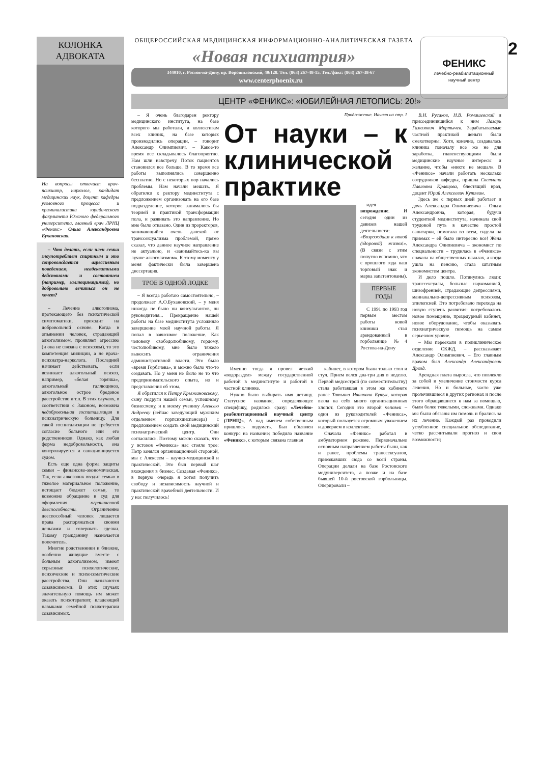КОЛОНКА
АДВОКАТА
На вопросы отвечает врач-психиатр, нарколог, кандидат медицинских наук, доцент кафедры уголовного процесса и криминалистики юридического факультета Южного федерального университета, главный врач ЛРНЦ «Феникс» Ольга Александровна Бухановская.
– Что делать, если член семьи злоупотребляет спиртным и это сопровождается агрессивным поведением, неадекватными действиями и состоянием (например, галлюцинациями), но добровольно лечиться он не хочет?
– Лечение алкоголизма, протекающего без психотической симптоматики, проходит на добровольной основе. Когда в опьянении человек, страдающий алкоголизмом, проявляет агрессию (и она не связана с психозом), то это компетенция милиции, а не врача-психиатра-нарколога. Последний начинает действовать, если возникает алкогольный психоз, например, «белая горячка», алкогольный галлюциноз, алкогольное острое бредовое расстройство и т.п. В этих случаях, в соответствии с Законом, возможна недобровольная госпитализация в психиатрическую больницу. Для такой госпитализации не требуется согласие больного или его родственников. Однако, как любая форма недобровольности, она контролируется и санкционируется судом.
Есть еще одна форма защиты семьи – финансово-экономическая. Так, если алкоголик вводит семью в тяжелое материальное положение, истощает бюджет семьи, то возможно обращение в суд для оформления ограниченной дееспособности. Ограниченно дееспособный человек лишается права распоряжаться своими деньгами и совершать сделки. Такому гражданину назначается попечитель.
Многие родственники и близкие, особенно живущие вместе с больным алкоголизмом, имеют серьезные психологические, психические и психосоматические расстройства. Они называются созависимыми. В этих случаях значительную помощь им может оказать психотерапевт, владеющий навыками семейной психотерапии созависимых.
ОБЩЕРОССИЙСКАЯ МЕДИЦИНСКАЯ ИНФОРМАЦИОННО-АНАЛИТИЧЕСКАЯ ГАЗЕТА
«Новая психиатрия»
344010, г. Ростов-на-Дону, пр. Ворошиловский, 40/128. Тел. (863) 267-48-15. Тел./факс: (863) 267-38-67
www.centerphoenix.ru
2
ФЕНИКС
лечебно-реабилитационный
научный центр
ЦЕНТР «ФЕНИКС»: «ЮБИЛЕЙНАЯ ЛЕТОПИСЬ: 20!»
– Я очень благодарен ректору медицинского института, на базе которого мы работали, и коллективам всех клиник, на базе которых производились операции, – говорит Александр Олимпиевич. – Какое-то время все складывалось благоприятно. Нам шли навстречу. Поток пациентов становился все больше. В то время все работы выполнялись совершенно бесплатно. Но с некоторых пор начались проблемы. Нам начали мешать. Я обратился к ректору мединститута с предложением организовать на его базе подразделение, которое занималось бы теорией и практикой трансформации пола, и развивать это направление. Но мне было отказано. Один из проректоров, занимающийся очень далекой от транссексуализма проблемой, прямо сказал, что данное научное направление не актуально, и «занимайтесь-ка вы лучше алкоголизмом». К этому моменту у меня фактически была завершена диссертация.
ТРОЕ В ОДНОЙ ЛОДКЕ
– Я всегда работаю самостоятельно, – продолжает А.О.Бухановский, – у меня никогда не было ни консультантов, ни руководителя... Прекращение нашей работы на базе мединститута усложняло завершение моей научной работы. Я попал в зависимое положение. Как человеку свободолюбивому, гордому, честолюбивому, мне было тяжело выносить ограничения административной власти. Это было «время Горбачева», и можно было что-то создавать. Но у меня не было не то что предпринимательского опыта, но и представления об этом.
Я обратился к Петру Крыжановскому, сыну подруги нашей семьи, успешному бизнесмену, и к моему ученику Алексею Андрееву (сейчас заведующий мужским отделением горпсихдиспансера) с предложением создать свой медицинский психиатрический центр. Они согласились. Поэтому можно сказать, что у истоков «Феникса» нас стояло трое: Петр занялся организационной стороной, мы с Алексеем – научно-медицинской и практической. Это был первый шаг вхождения в бизнес. Создавая «Феникс», в первую очередь я хотел получить свободу и независимость научной и практической врачебной деятельности. И у нас получилось!
Продолжение. Начало на стр. 1
От науки – к клинической практике
идея – возрождение. И сегодня один из девизов нашей деятельности: «Возрождаем к новой (здоровой) жизни!». (В связи с этим попутно вспомню, что с прошлого года наш торговый знак и марка запатентованы).
ПЕРВЫЕ ГОДЫ
С 1991 по 1993 год первым местом работы новой клиники стал арендованный в горбольнице №4 Ростова-на-Дону
Именно тогда я провел четкий «водораздел» между государственной работой в мединституте и работой в частной клинике.
Нужно было выбирать имя детищу. Статусное название, определяющее специфику, родилось сразу: «Лечебно-реабилитационный научный центр (ЛРНЦ)». А над именем собственным пришлось подумать. Был объявлен конкурс на название: победило название «Феникс», с которым связана главная
кабинет, в котором были только стол и стул. Прием велся два-три дня в неделю. Первой медсестрой (по совместительству) стала работавшая в этом же кабинете ранее Татьяна Ивановна Бутук, которая взяла на себя много организационных хлопот. Сегодня это второй человек – один из руководителей «Феникса», который пользуется огромным уважением и доверием в коллективе.
Сначала «Феникс» работал в амбулаторном режиме. Первоначально основным направлением работы были, как и ранее, проблемы транссексуалов, приезжавших сюда со всей страны. Операции делали на базе Ростовского медуниверситета, а позже и на базе бывшей 10-й ростовской горбольницы. Оперировали –
В.И. Русаков, Н.В. Ромашевский и присоединившийся к ним Лазарь Гамазович Мкртычев. Зарабатываемые частной практикой деньги были смехотворны. Хотя, конечно, создавалась клиника поначалу все же не для заработка, главенствующими были медицинские научные интересы и желание, чтобы «никто не мешал». В «Фениксе» начали работать несколько сотрудников кафедры, пришла Светлана Павловна Кравцова, блестящий врач, доцент Юрий Алексеевич Кутявин.
Здесь же с первых дней работает и дочь Александра Олимпиевича – Ольга Александровна, которая, будучи студенткой мединститута, начинала свой трудовой путь в качестве простой санитарки, помогала во всем, сидела на приемах – ей было интересно всё! Жена Александра Олипиевича – экономист по специальности – трудилась в «Фениксе» сначала на общественных началах, а когда ушла на пенсию, стала штатным экономистом центра.
И дело пошло. Потянулись люди: транссексуалы, больные наркоманией, шизофренией, страдающие депрессиями, маниакально-депрессивным психозом, эпилепсией. Это потребовало перехода на новую ступень развития: потребовалось новое помещение, процедурный кабинет, новое оборудование, чтобы оказывать психиатрическую помощь на самом серьезном уровне.
– Мы переехали в поликлиническое отделение СКЖД, – рассказывает Александр Олимпиевич. – Его главным врачом был Александр Александрович Дрозд.
Арендная плата выросла, что повлекло за собой и увеличение стоимости курса лечения. Но и больные, часто уже пролечившиеся в других регионах и после этого обращавшиеся к нам за помощью, были более тяжелыми, сложными. Однако мы были обязаны им помочь и брались за их лечение. Каждый раз проводили углубленное специальное обследование, четко рассчитывали прогноз и свои возможности;